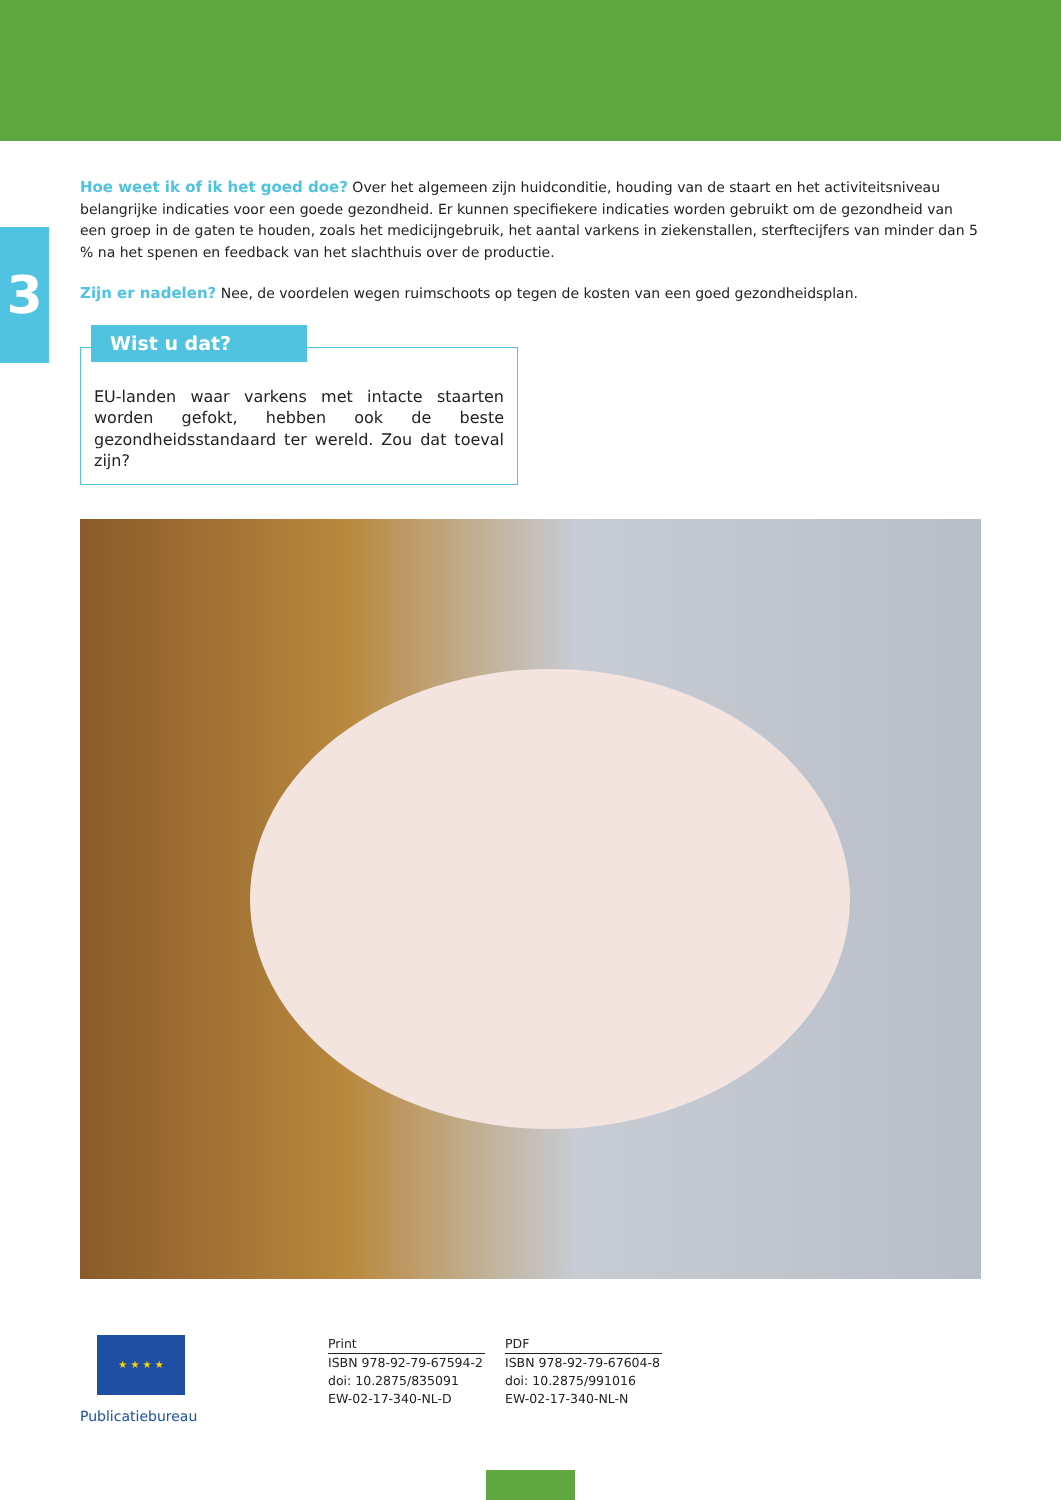3
Hoe weet ik of ik het goed doe? Over het algemeen zijn huidconditie, houding van de staart en het activiteitsniveau belangrijke indicaties voor een goede gezondheid. Er kunnen specifiekere indicaties worden gebruikt om de gezondheid van een groep in de gaten te houden, zoals het medicijngebruik, het aantal varkens in ziekenstallen, sterftecijfers van minder dan 5 % na het spenen en feedback van het slachthuis over de productie.
Zijn er nadelen? Nee, de voordelen wegen ruimschoots op tegen de kosten van een goed gezondheidsplan.
Wist u dat?
EU-landen waar varkens met intacte staarten worden gefokt, hebben ook de beste gezondheidsstandaard ter wereld. Zou dat toeval zijn?
★ ★ ★ ★
Publicatiebureau
Print
ISBN 978-92-79-67594-2
doi: 10.2875/835091
EW-02-17-340-NL-D
PDF
ISBN 978-92-79-67604-8
doi: 10.2875/991016
EW-02-17-340-NL-N